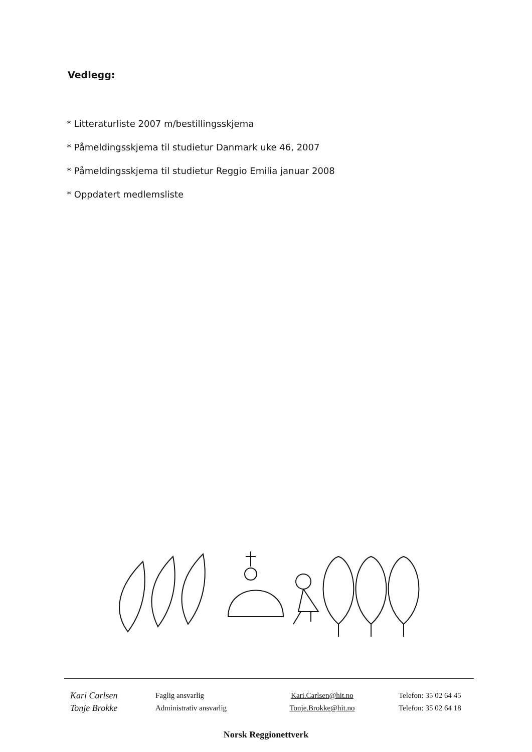Vedlegg:
* Litteraturliste 2007 m/bestillingsskjema
* Påmeldingsskjema til studietur Danmark uke 46, 2007
* Påmeldingsskjema til studietur Reggio Emilia januar 2008
* Oppdatert medlemsliste
| Kari Carlsen | Faglig ansvarlig | Kari.Carlsen@hit.no | Telefon: 35 02 64 45 |
| Tonje Brokke | Administrativ ansvarlig | Tonje.Brokke@hit.no | Telefon: 35 02 64 18 |
Norsk Reggionettverk